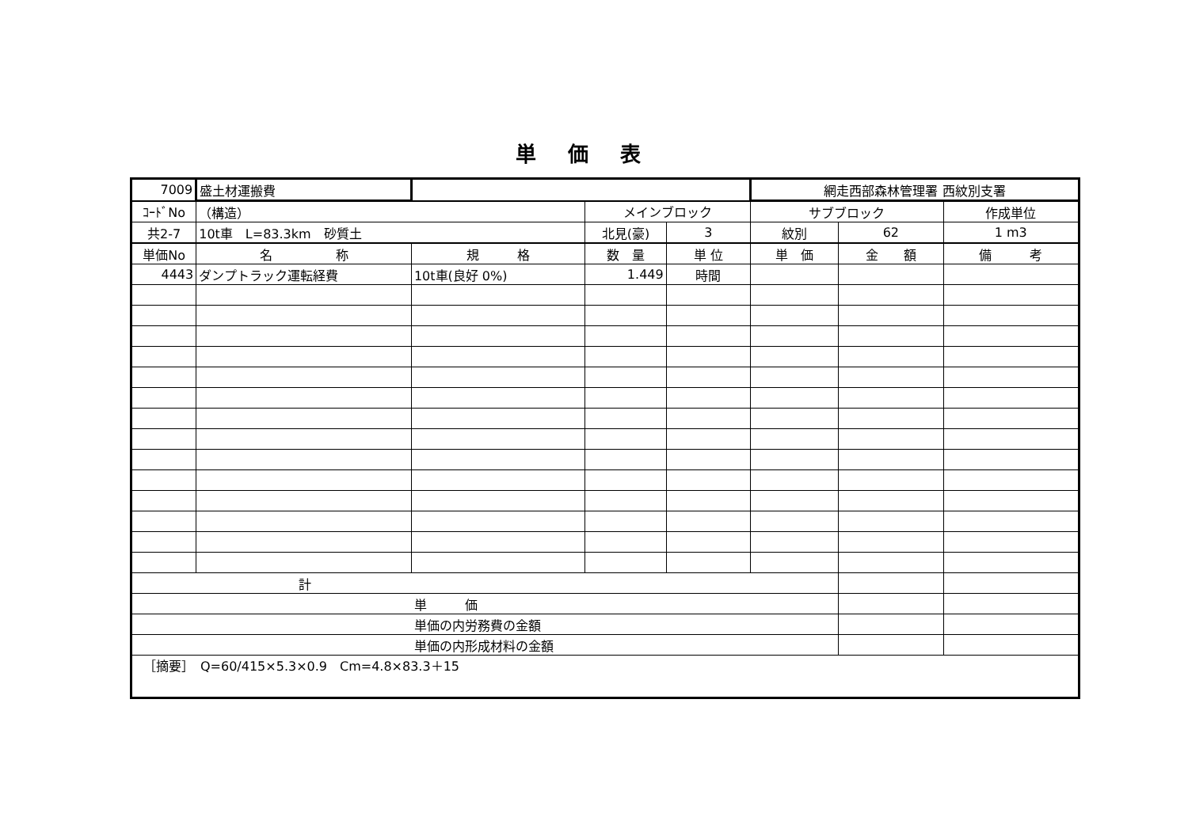単価表
| 7009 | 盛土材運搬費 | | | | 網走西部森林管理署 西紋別支署 | | |
| ｺｰﾄﾞNo | （構造） | | メインブロック | | サブブロック | | 作成単位 |
| 共2-7 | 10t車 L=83.3km 砂質土 | | 北見(豪) | 3 | 紋別 | 62 | 1 m3 |
| 単価No | 名 称 | 規 格 | 数 量 | 単 位 | 単 価 | 金 額 | 備 考 |
| 4443 | ダンプトラック運転経費 | 10t車(良好 0%) | 1.449 | 時間 | | | |
| 計 | | | | | | | |
| 単 価 | | | | | | | |
| 単価の内労務費の金額 | | | | | | | |
| 単価の内形成材料の金額 | | | | | | | |
| ［摘要］ Q=60/415×5.3×0.9 Cm=4.8×83.3＋15 | | | | | | | |